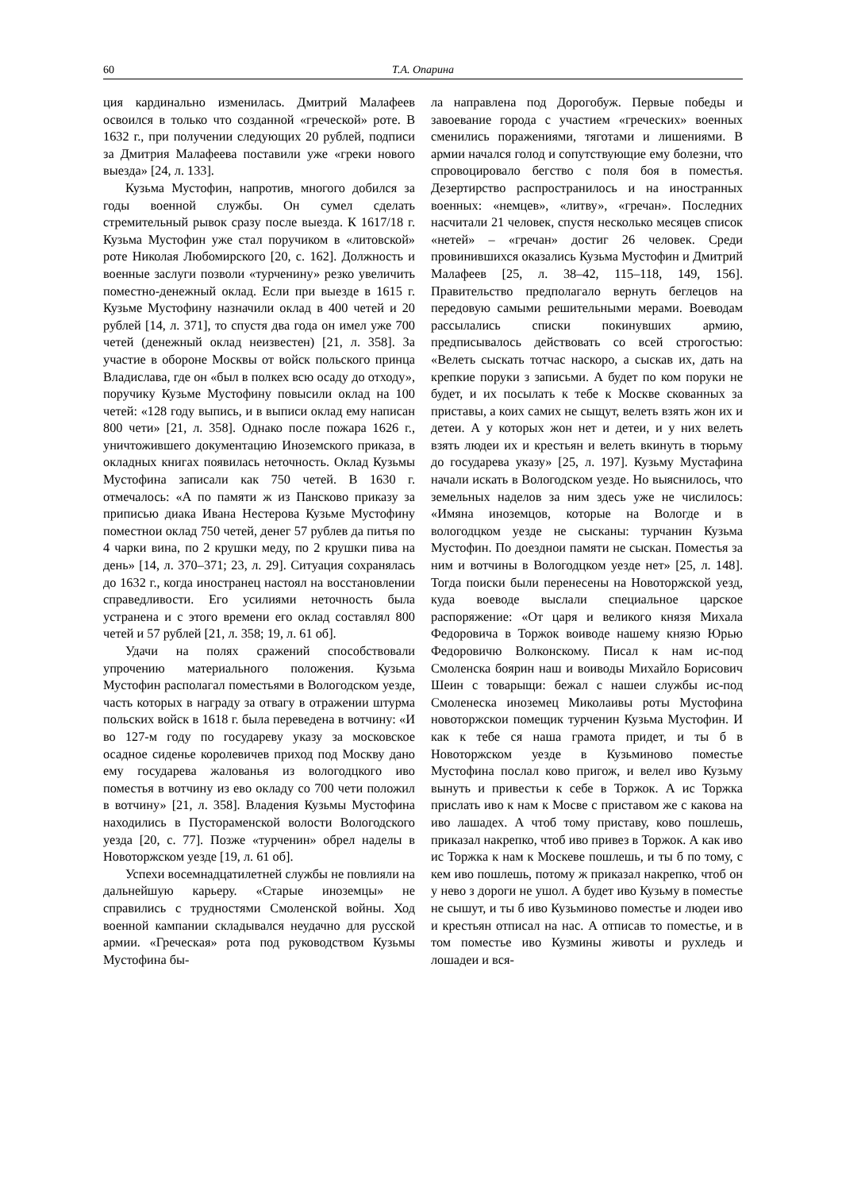60 Т.А. Опарина
ция кардинально изменилась. Дмитрий Малафеев освоился в только что созданной «греческой» роте. В 1632 г., при получении следующих 20 рублей, подписи за Дмитрия Малафеева поставили уже «греки нового выезда» [24, л. 133].
Кузьма Мустофин, напротив, многого добился за годы военной службы. Он сумел сделать стремительный рывок сразу после выезда. К 1617/18 г. Кузьма Мустофин уже стал поручиком в «литовской» роте Николая Любомирского [20, с. 162]. Должность и военные заслуги позволи «турченину» резко увеличить поместно-денежный оклад. Если при выезде в 1615 г. Кузьме Мустофину назначили оклад в 400 четей и 20 рублей [14, л. 371], то спустя два года он имел уже 700 четей (денежный оклад неизвестен) [21, л. 358]. За участие в обороне Москвы от войск польского принца Владислава, где он «был в полкех всю осаду до отходу», поручику Кузьме Мустофину повысили оклад на 100 четей: «128 году выпись, и в выписи оклад ему написан 800 чети» [21, л. 358]. Однако после пожара 1626 г., уничтожившего документацию Иноземского приказа, в окладных книгах появилась неточность. Оклад Кузьмы Мустофина записали как 750 четей. В 1630 г. отмечалось: «А по памяти ж из Пансково приказу за приписью диака Ивана Нестерова Кузьме Мустофину поместнои оклад 750 четей, денег 57 рублев да питья по 4 чарки вина, по 2 крушки меду, по 2 крушки пива на день» [14, л. 370–371; 23, л. 29]. Ситуация сохранялась до 1632 г., когда иностранец настоял на восстановлении справедливости. Его усилиями неточность была устранена и с этого времени его оклад составлял 800 четей и 57 рублей [21, л. 358; 19, л. 61 об].
Удачи на полях сражений способствовали упрочению материального положения. Кузьма Мустофин располагал поместьями в Вологодском уезде, часть которых в награду за отвагу в отражении штурма польских войск в 1618 г. была переведена в вотчину: «И во 127-м году по государеву указу за московское осадное сиденье королевичев приход под Москву дано ему государева жалованья из вологодцкого иво поместья в вотчину из ево окладу со 700 чети положил в вотчину» [21, л. 358]. Владения Кузьмы Мустофина находились в Пустораменской волости Вологодского уезда [20, с. 77]. Позже «турченин» обрел наделы в Новоторжском уезде [19, л. 61 об].
Успехи восемнадцатилетней службы не повлияли на дальнейшую карьеру. «Старые иноземцы» не справились с трудностями Смоленской войны. Ход военной кампании складывался неудачно для русской армии. «Греческая» рота под руководством Кузьмы Мустофина бы-
ла направлена под Дорогобуж. Первые победы и завоевание города с участием «греческих» военных сменились поражениями, тяготами и лишениями. В армии начался голод и сопутствующие ему болезни, что спровоцировало бегство с поля боя в поместья. Дезертирство распространилось и на иностранных военных: «немцев», «литву», «гречан». Последних насчитали 21 человек, спустя несколько месяцев список «нетей» – «гречан» достиг 26 человек. Среди провинившихся оказались Кузьма Мустофин и Дмитрий Малафеев [25, л. 38–42, 115–118, 149, 156]. Правительство предполагало вернуть беглецов на передовую самыми решительными мерами. Воеводам рассылались списки покинувших армию, предписывалось действовать со всей строгостью: «Велеть сыскать тотчас наскоро, а сыскав их, дать на крепкие поруки з записьми. А будет по ком поруки не будет, и их посылать к тебе к Москве скованных за приставы, а коих самих не сыщут, велеть взять жон их и детеи. А у которых жон нет и детеи, и у них велеть взять людеи их и крестьян и велеть вкинуть в тюрьму до государева указу» [25, л. 197]. Кузьму Мустафина начали искать в Вологодском уезде. Но выяснилось, что земельных наделов за ним здесь уже не числилось: «Имяна иноземцов, которые на Вологде и в вологодцком уезде не сысканы: турчанин Кузьма Мустофин. По доезднои памяти не сыскан. Поместья за ним и вотчины в Вологодцком уезде нет» [25, л. 148]. Тогда поиски были перенесены на Новоторжской уезд, куда воеводе выслали специальное царское распоряжение: «От царя и великого князя Михала Федоровича в Торжок воиводе нашему князю Юрью Федоровичю Волконскому. Писал к нам ис-под Смоленска боярин наш и воиводы Михайло Борисович Шеин с товарыщи: бежал с нашеи службы ис-под Смоленеска иноземец Миколаивы роты Мустофина новоторжскои помещик турченин Кузьма Мустофин. И как к тебе ся наша грамота придет, и ты б в Новоторжском уезде в Кузьминово поместье Мустофина послал ково пригож, и велел иво Кузьму вынуть и привестьи к себе в Торжок. А ис Торжка прислать иво к нам к Мосве с приставом же с какова на иво лашадех. А чтоб тому приставу, ково пошлешь, приказал накрепко, чтоб иво привез в Торжок. А как иво ис Торжка к нам к Москеве пошлешь, и ты б по тому, с кем иво пошлешь, потому ж приказал накрепко, чтоб он у нево з дороги не ушол. А будет иво Кузьму в поместье не сышут, и ты б иво Кузьминово поместье и людеи иво и крестьян отписал на нас. А отписав то поместье, и в том поместье иво Кузмины животы и рухледь и лошадеи и вся-